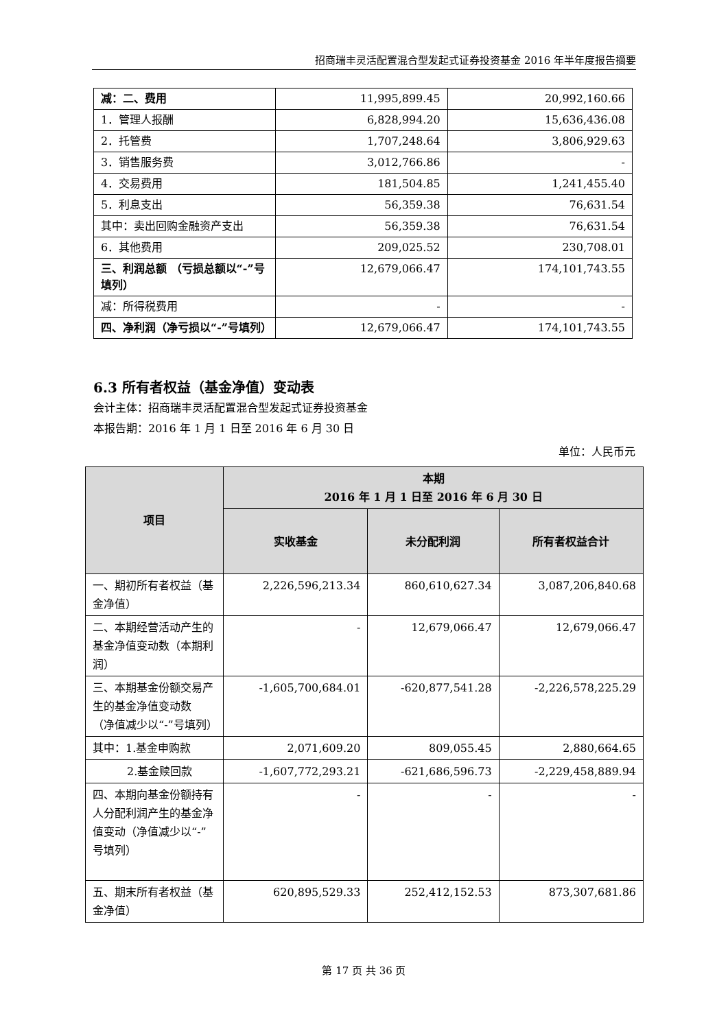招商瑞丰灵活配置混合型发起式证券投资基金 2016 年半年度报告摘要
| 减：二、费用 | 11,995,899.45 | 20,992,160.66 |
| 1．管理人报酬 | 6,828,994.20 | 15,636,436.08 |
| 2．托管费 | 1,707,248.64 | 3,806,929.63 |
| 3．销售服务费 | 3,012,766.86 | - |
| 4．交易费用 | 181,504.85 | 1,241,455.40 |
| 5．利息支出 | 56,359.38 | 76,631.54 |
| 其中：卖出回购金融资产支出 | 56,359.38 | 76,631.54 |
| 6．其他费用 | 209,025.52 | 230,708.01 |
| 三、利润总额 （亏损总额以“-”号填列） | 12,679,066.47 | 174,101,743.55 |
| 减：所得税费用 | - | - |
| 四、净利润（净亏损以“-”号填列） | 12,679,066.47 | 174,101,743.55 |
6.3 所有者权益（基金净值）变动表
会计主体：招商瑞丰灵活配置混合型发起式证券投资基金
本报告期：2016 年 1 月 1 日至 2016 年 6 月 30 日
单位：人民币元
| 项目 | 本期 2016 年 1 月 1 日至 2016 年 6 月 30 日 | | |
| --- | --- | --- | --- |
| | 实收基金 | 未分配利润 | 所有者权益合计 |
| 一、期初所有者权益（基金净值） | 2,226,596,213.34 | 860,610,627.34 | 3,087,206,840.68 |
| 二、本期经营活动产生的基金净值变动数（本期利润） | - | 12,679,066.47 | 12,679,066.47 |
| 三、本期基金份额交易产生的基金净值变动数 （净值减少以“-”号填列） | -1,605,700,684.01 | -620,877,541.28 | -2,226,578,225.29 |
| 其中：1.基金申购款 | 2,071,609.20 | 809,055.45 | 2,880,664.65 |
| 2.基金赎回款 | -1,607,772,293.21 | -621,686,596.73 | -2,229,458,889.94 |
| 四、本期向基金份额持有人分配利润产生的基金净值变动（净值减少以“-”号填列） | - | - | - |
| 五、期末所有者权益（基金净值） | 620,895,529.33 | 252,412,152.53 | 873,307,681.86 |
第 17 页 共 36 页